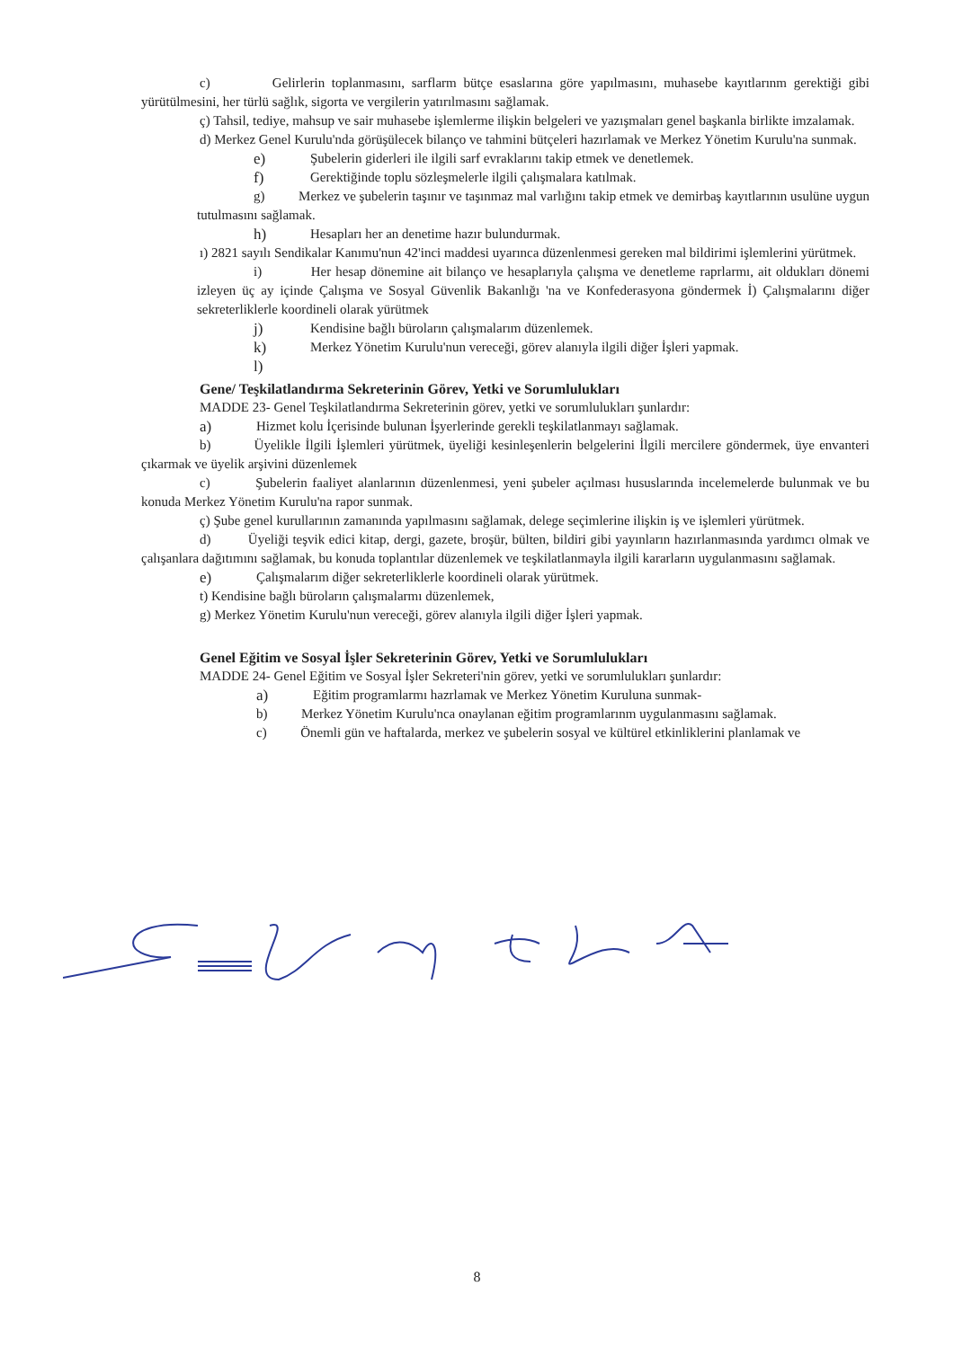c) Gelirlerin toplanmasını, sarflarm bütçe esaslarına göre yapılmasını, muhasebe kayıtlarınm gerektiği gibi yürütülmesini, her türlü sağlık, sigorta ve vergilerin yatırılmasını sağlamak.
ç) Tahsil, tediye, mahsup ve sair muhasebe işlemlerme ilişkin belgeleri ve yazışmaları genel başkanla birlikte imzalamak.
d) Merkez Genel Kurulu'nda görüşülecek bilanço ve tahmini bütçeleri hazırlamak ve Merkez Yönetim Kurulu'na sunmak.
e) Şubelerin giderleri ile ilgili sarf evraklarını takip etmek ve denetlemek.
f) Gerektiğinde toplu sözleşmelerle ilgili çalışmalara katılmak.
g) Merkez ve şubelerin taşınır ve taşınmaz mal varlığını takip etmek ve demirbaş kayıtlarının usulüne uygun tutulmasını sağlamak.
h) Hesapları her an denetime hazır bulundurmak.
ı) 2821 sayılı Sendikalar Kanımu'nun 42'inci maddesi uyarınca düzenlenmesi gereken mal bildirimi işlemlerini yürütmek.
i) Her hesap dönemine ait bilanço ve hesaplarıyla çalışma ve denetleme raprlarmı, ait oldukları dönemi izleyen üç ay içinde Çalışma ve Sosyal Güvenlik Bakanlığı 'na ve Konfederasyona göndermek İ) Çalışmalarını diğer sekreterliklerle koordineli olarak yürütmek
j) Kendisine bağlı büroların çalışmalarım düzenlemek.
k) Merkez Yönetim Kurulu'nun vereceği, görev alanıyla ilgili diğer İşleri yapmak.
l)
Gene/ Teşkilatlandırma Sekreterinin Görev, Yetki ve Sorumlulukları
MADDE 23- Genel Teşkilatlandırma Sekreterinin görev, yetki ve sorumlulukları şunlardır:
a) Hizmet kolu İçerisinde bulunan İşyerlerinde gerekli teşkilatlanmayı sağlamak.
b) Üyelikle İlgili İşlemleri yürütmek, üyeliği kesinleşenlerin belgelerini İlgili mercilere göndermek, üye envanteri çıkarmak ve üyelik arşivini düzenlemek
c) Şubelerin faaliyet alanlarının düzenlenmesi, yeni şubeler açılması hususlarında incelemelerde bulunmak ve bu konuda Merkez Yönetim Kurulu'na rapor sunmak.
ç) Şube genel kurullarının zamanında yapılmasını sağlamak, delege seçimlerine ilişkin iş ve işlemleri yürütmek.
d) Üyeliği teşvik edici kitap, dergi, gazete, broşür, bülten, bildiri gibi yayınların hazırlanmasında yardımcı olmak ve çalışanlara dağıtımını sağlamak, bu konuda toplantılar düzenlemek ve teşkilatlanmayla ilgili kararların uygulanmasını sağlamak.
e) Çalışmalarım diğer sekreterliklerle koordineli olarak yürütmek.
t) Kendisine bağlı büroların çalışmalarmı düzenlemek,
g) Merkez Yönetim Kurulu'nun vereceği, görev alanıyla ilgili diğer İşleri yapmak.
Genel Eğitim ve Sosyal İşler Sekreterinin Görev, Yetki ve Sorumlulukları
MADDE 24- Genel Eğitim ve Sosyal İşler Sekreteri'nin görev, yetki ve sorumlulukları şunlardır:
a) Eğitim programlarmı hazrlamak ve Merkez Yönetim Kuruluna sunmak-
b) Merkez Yönetim Kurulu'nca onaylanan eğitim programlarınm uygulanmasını sağlamak.
c) Önemli gün ve haftalarda, merkez ve şubelerin sosyal ve kültürel etkinliklerini planlamak ve
8